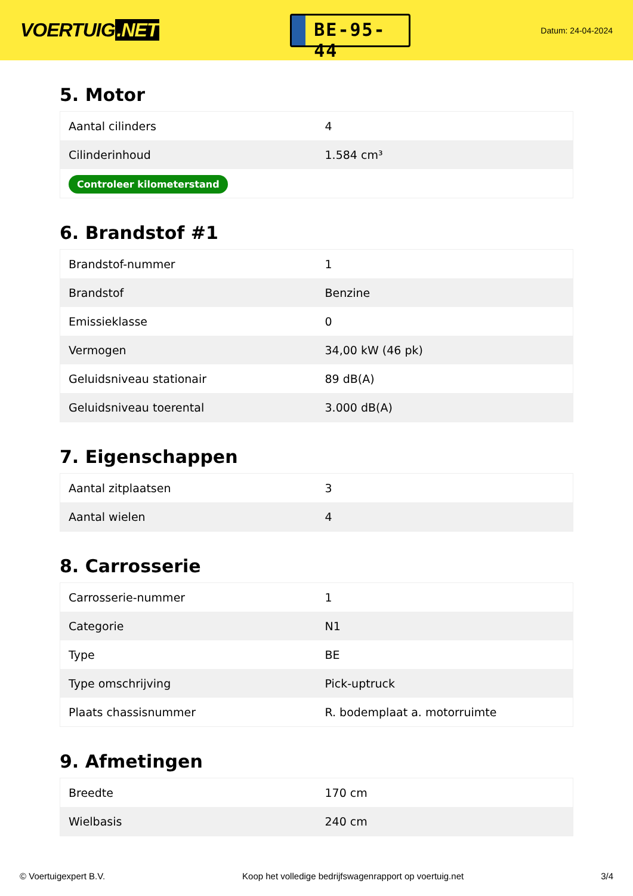VOERTUIG.NET
BE-95-44
Datum: 24-04-2024
5. Motor
| Aantal cilinders | 4 |
| Cilinderinhoud | 1.584 cm³ |
| Controleer kilometerstand | |
6. Brandstof #1
| Brandstof-nummer | 1 |
| Brandstof | Benzine |
| Emissieklasse | 0 |
| Vermogen | 34,00 kW (46 pk) |
| Geluidsniveau stationair | 89 dB(A) |
| Geluidsniveau toerental | 3.000 dB(A) |
7. Eigenschappen
| Aantal zitplaatsen | 3 |
| Aantal wielen | 4 |
8. Carrosserie
| Carrosserie-nummer | 1 |
| Categorie | N1 |
| Type | BE |
| Type omschrijving | Pick-uptruck |
| Plaats chassisnummer | R. bodemplaat a. motorruimte |
9. Afmetingen
| Breedte | 170 cm |
| Wielbasis | 240 cm |
© Voertuigexpert B.V. Koop het volledige bedrijfswagenrapport op voertuig.net 3/4